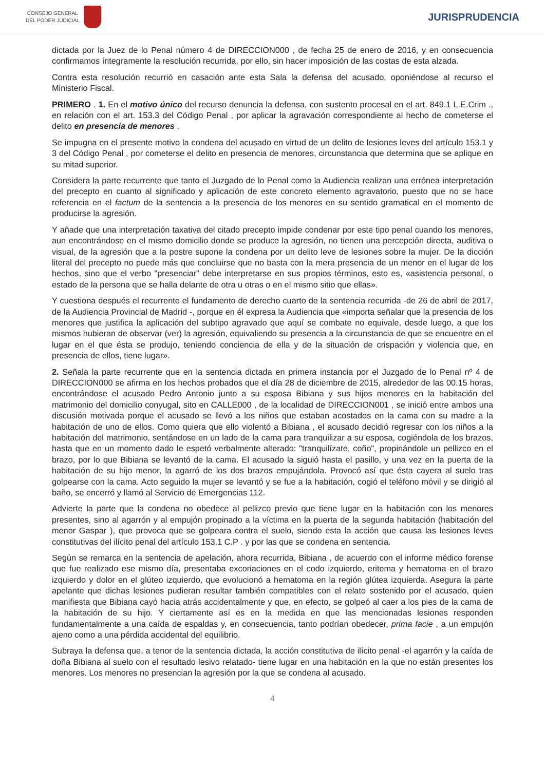CONSEJO GENERAL
DEL PODER JUDICIAL
JURISPRUDENCIA
dictada por la Juez de lo Penal número 4 de DIRECCION000 , de fecha 25 de enero de 2016, y en consecuencia confirmamos íntegramente la resolución recurrida, por ello, sin hacer imposición de las costas de esta alzada.
Contra esta resolución recurrió en casación ante esta Sala la defensa del acusado, oponiéndose al recurso el Ministerio Fiscal.
PRIMERO . 1. En el motivo único del recurso denuncia la defensa, con sustento procesal en el art. 849.1 L.E.Crim ., en relación con el art. 153.3 del Código Penal , por aplicar la agravación correspondiente al hecho de cometerse el delito en presencia de menores .
Se impugna en el presente motivo la condena del acusado en virtud de un delito de lesiones leves del artículo 153.1 y 3 del Código Penal , por cometerse el delito en presencia de menores, circunstancia que determina que se aplique en su mitad superior.
Considera la parte recurrente que tanto el Juzgado de lo Penal como la Audiencia realizan una errónea interpretación del precepto en cuanto al significado y aplicación de este concreto elemento agravatorio, puesto que no se hace referencia en el factum de la sentencia a la presencia de los menores en su sentido gramatical en el momento de producirse la agresión.
Y añade que una interpretación taxativa del citado precepto impide condenar por este tipo penal cuando los menores, aun encontrándose en el mismo domicilio donde se produce la agresión, no tienen una percepción directa, auditiva o visual, de la agresión que a la postre supone la condena por un delito leve de lesiones sobre la mujer. De la dicción literal del precepto no puede más que concluirse que no basta con la mera presencia de un menor en el lugar de los hechos, sino que el verbo "presenciar" debe interpretarse en sus propios términos, esto es, «asistencia personal, o estado de la persona que se halla delante de otra u otras o en el mismo sitio que ellas».
Y cuestiona después el recurrente el fundamento de derecho cuarto de la sentencia recurrida -de 26 de abril de 2017, de la Audiencia Provincial de Madrid -, porque en él expresa la Audiencia que «importa señalar que la presencia de los menores que justifica la aplicación del subtipo agravado que aquí se combate no equivale, desde luego, a que los mismos hubieran de observar (ver) la agresión, equivaliendo su presencia a la circunstancia de que se encuentre en el lugar en el que ésta se produjo, teniendo conciencia de ella y de la situación de crispación y violencia que, en presencia de ellos, tiene lugar».
2. Señala la parte recurrente que en la sentencia dictada en primera instancia por el Juzgado de lo Penal nº 4 de DIRECCION000 se afirma en los hechos probados que el día 28 de diciembre de 2015, alrededor de las 00.15 horas, encontrándose el acusado Pedro Antonio junto a su esposa Bibiana y sus hijos menores en la habitación del matrimonio del domicilio conyugal, sito en CALLE000 , de la localidad de DIRECCION001 , se inició entre ambos una discusión motivada porque el acusado se llevó a los niños que estaban acostados en la cama con su madre a la habitación de uno de ellos. Como quiera que ello violentó a Bibiana , el acusado decidió regresar con los niños a la habitación del matrimonio, sentándose en un lado de la cama para tranquilizar a su esposa, cogiéndola de los brazos, hasta que en un momento dado le espetó verbalmente alterado: "tranquilízate, coño", propinándole un pellizco en el brazo, por lo que Bibiana se levantó de la cama. El acusado la siguió hasta el pasillo, y una vez en la puerta de la habitación de su hijo menor, la agarró de los dos brazos empujándola. Provocó así que ésta cayera al suelo tras golpearse con la cama. Acto seguido la mujer se levantó y se fue a la habitación, cogió el teléfono móvil y se dirigió al baño, se encerró y llamó al Servicio de Emergencias 112.
Advierte la parte que la condena no obedece al pellizco previo que tiene lugar en la habitación con los menores presentes, sino al agarrón y al empujón propinado a la víctima en la puerta de la segunda habitación (habitación del menor Gaspar ), que provoca que se golpeara contra el suelo, siendo esta la acción que causa las lesiones leves constitutivas del ilícito penal del artículo 153.1 C.P . y por las que se condena en sentencia.
Según se remarca en la sentencia de apelación, ahora recurrida, Bibiana , de acuerdo con el informe médico forense que fue realizado ese mismo día, presentaba excoriaciones en el codo izquierdo, eritema y hematoma en el brazo izquierdo y dolor en el glúteo izquierdo, que evolucionó a hematoma en la región glútea izquierda. Asegura la parte apelante que dichas lesiones pudieran resultar también compatibles con el relato sostenido por el acusado, quien manifiesta que Bibiana cayó hacia atrás accidentalmente y que, en efecto, se golpeó al caer a los pies de la cama de la habitación de su hijo. Y ciertamente así es en la medida en que las mencionadas lesiones responden fundamentalmente a una caída de espaldas y, en consecuencia, tanto podrían obedecer, prima facie , a un empujón ajeno como a una pérdida accidental del equilibrio.
Subraya la defensa que, a tenor de la sentencia dictada, la acción constitutiva de ilícito penal -el agarrón y la caída de doña Bibiana al suelo con el resultado lesivo relatado- tiene lugar en una habitación en la que no están presentes los menores. Los menores no presencian la agresión por la que se condena al acusado.
4